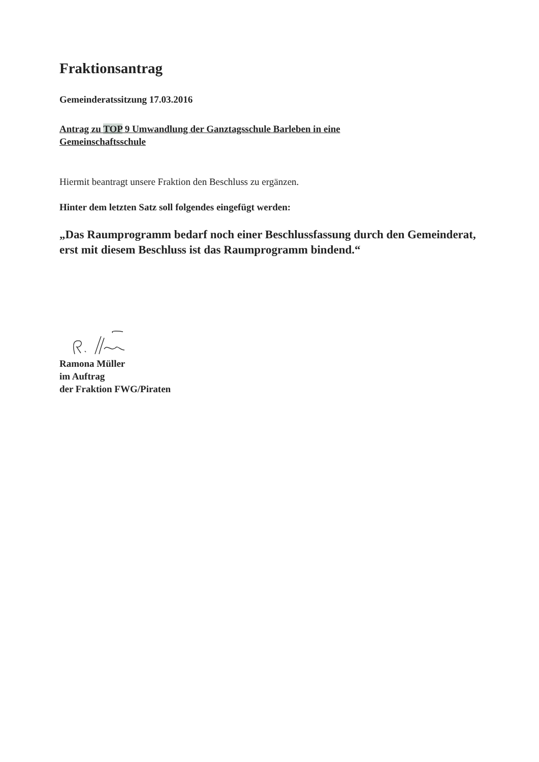Fraktionsantrag
Gemeinderatssitzung 17.03.2016
Antrag zu TOP 9 Umwandlung der Ganztagsschule Barleben in eine
Gemeinschaftsschule
Hiermit beantragt unsere Fraktion den Beschluss zu ergänzen.
Hinter dem letzten Satz soll folgendes eingefügt werden:
„Das Raumprogramm bedarf noch einer Beschlussfassung durch den Gemeinderat, erst mit diesem Beschluss ist das Raumprogramm bindend.“
Ramona Müller
im Auftrag
der Fraktion FWG/Piraten